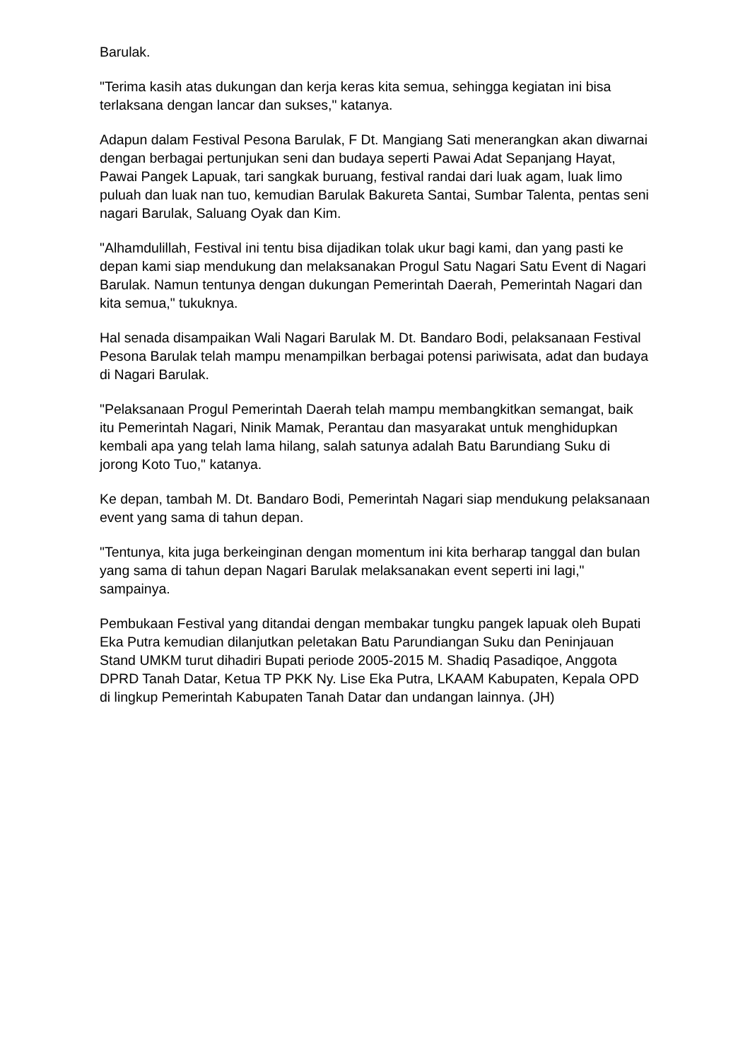Barulak.
"Terima kasih atas dukungan dan kerja keras kita semua, sehingga kegiatan ini bisa terlaksana dengan lancar dan sukses," katanya.
Adapun dalam Festival Pesona Barulak, F Dt. Mangiang Sati menerangkan akan diwarnai dengan berbagai pertunjukan seni dan budaya seperti Pawai Adat Sepanjang Hayat, Pawai Pangek Lapuak, tari sangkak buruang, festival randai dari luak agam, luak limo puluah dan luak nan tuo, kemudian Barulak Bakureta Santai, Sumbar Talenta, pentas seni nagari Barulak, Saluang Oyak dan Kim.
"Alhamdulillah, Festival ini tentu bisa dijadikan tolak ukur bagi kami, dan yang pasti ke depan kami siap mendukung dan melaksanakan Progul Satu Nagari Satu Event di Nagari Barulak. Namun tentunya dengan dukungan Pemerintah Daerah, Pemerintah Nagari dan kita semua," tukuknya.
Hal senada disampaikan Wali Nagari Barulak M. Dt. Bandaro Bodi, pelaksanaan Festival Pesona Barulak telah mampu menampilkan berbagai potensi pariwisata, adat dan budaya di Nagari Barulak.
"Pelaksanaan Progul Pemerintah Daerah telah mampu membangkitkan semangat, baik itu Pemerintah Nagari, Ninik Mamak, Perantau dan masyarakat untuk menghidupkan kembali apa yang telah lama hilang, salah satunya adalah Batu Barundiang Suku di jorong Koto Tuo," katanya.
Ke depan, tambah M. Dt. Bandaro Bodi, Pemerintah Nagari siap mendukung pelaksanaan event yang sama di tahun depan.
"Tentunya, kita juga berkeinginan dengan momentum ini kita berharap tanggal dan bulan yang sama di tahun depan Nagari Barulak melaksanakan event seperti ini lagi," sampainya.
Pembukaan Festival yang ditandai dengan membakar tungku pangek lapuak oleh Bupati Eka Putra kemudian dilanjutkan peletakan Batu Parundiangan Suku dan Peninjauan Stand UMKM turut dihadiri Bupati periode 2005-2015 M. Shadiq Pasadiqoe, Anggota DPRD Tanah Datar, Ketua TP PKK Ny. Lise Eka Putra, LKAAM Kabupaten, Kepala OPD di lingkup Pemerintah Kabupaten Tanah Datar dan undangan lainnya. (JH)